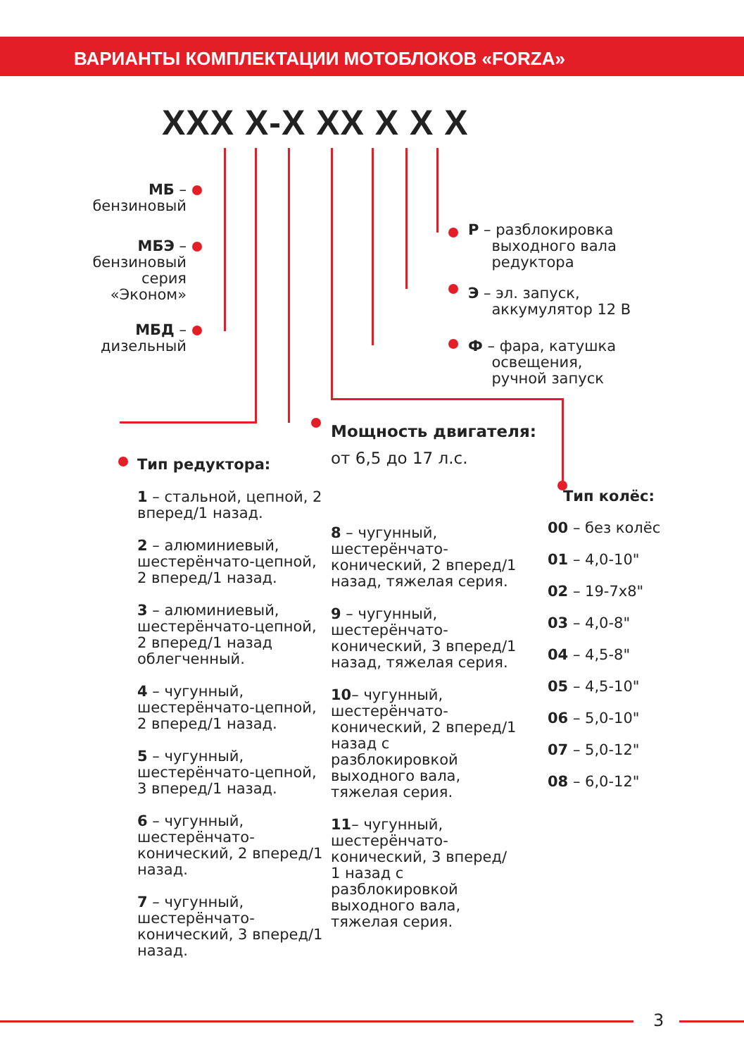ВАРИАНТЫ КОМПЛЕКТАЦИИ МОТОБЛОКОВ «FORZA»
XXX X-X XX X X X
МБ –
бензиновый
МБЭ –
бензиновый
серия
«Эконом»
МБД –
дизельный
Р – разблокировка
выходного вала
редуктора
Э – эл. запуск,
аккумулятор 12 В
Ф – фара, катушка
освещения,
ручной запуск
Мощность двигателя:
от 6,5 до 17 л.с.
Тип редуктора:
1 – стальной, цепной, 2 вперед/1 назад.
2 – алюминиевый, шестерёнчато-цепной, 2 вперед/1 назад.
3 – алюминиевый, шестерёнчато-цепной, 2 вперед/1 назад облегченный.
4 – чугунный, шестерёнчато-цепной, 2 вперед/1 назад.
5 – чугунный, шестерёнчато-цепной, 3 вперед/1 назад.
6 – чугунный, шестерёнчато-конический, 2 вперед/1 назад.
7 – чугунный, шестерёнчато-конический, 3 вперед/1 назад.
8 – чугунный, шестерёнчато-конический, 2 вперед/1 назад, тяжелая серия.
9 – чугунный, шестерёнчато-конический, 3 вперед/1 назад, тяжелая серия.
10– чугунный, шестерёнчато-конический, 2 вперед/1 назад с разблокировкой выходного вала, тяжелая серия.
11– чугунный, шестерёнчато-конический, 3 вперед/ 1 назад с разблокировкой выходного вала, тяжелая серия.
Тип колёс:
00 – без колёс
01 – 4,0-10"
02 – 19-7х8"
03 – 4,0-8"
04 – 4,5-8"
05 – 4,5-10"
06 – 5,0-10"
07 – 5,0-12"
08 – 6,0-12"
3